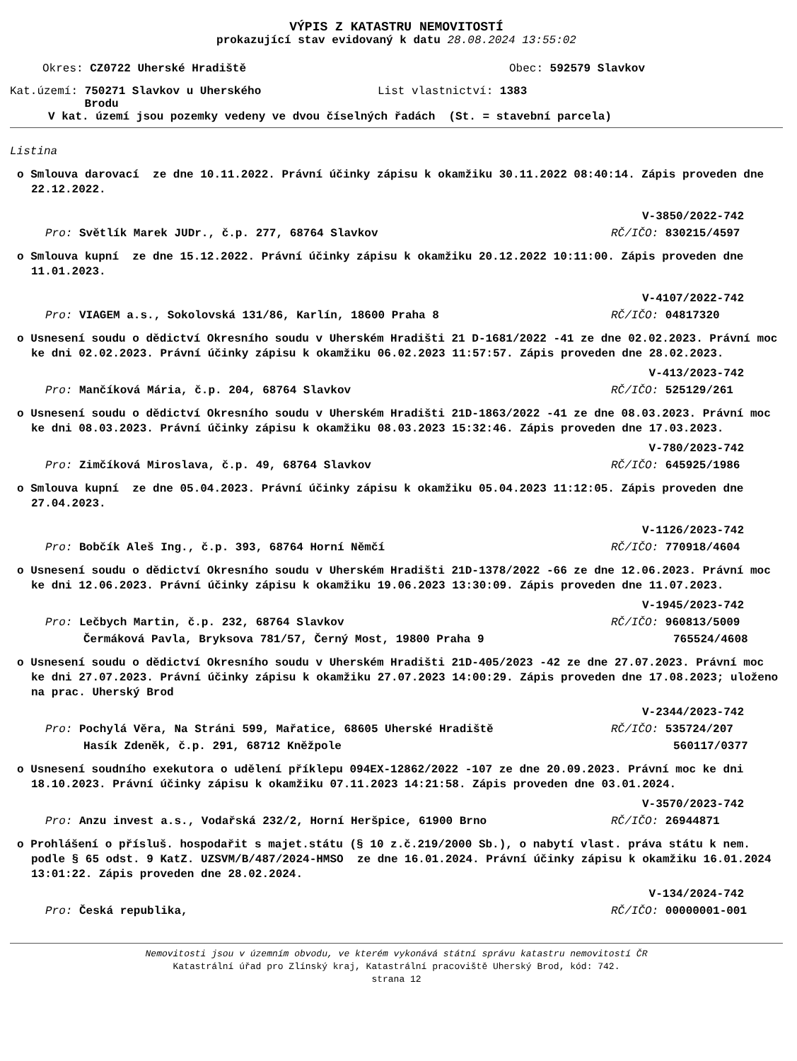VÝPIS Z KATASTRU NEMOVITOSTÍ
prokazující stav evidovaný k datu 28.08.2024 13:55:02
Okres: CZ0722 Uherské Hradiště Obec: 592579 Slavkov
Kat.území: 750271 Slavkov u Uherského
Brodu
List vlastnictví: 1383
V kat. území jsou pozemky vedeny ve dvou číselných řadách (St. = stavební parcela)
Listina
o Smlouva darovací ze dne 10.11.2022. Právní účinky zápisu k okamžiku 30.11.2022 08:40:14. Zápis proveden dne 22.12.2022.
V-3850/2022-742
Pro: Světlík Marek JUDr., č.p. 277, 68764 Slavkov RČ/IČO: 830215/4597
o Smlouva kupní ze dne 15.12.2022. Právní účinky zápisu k okamžiku 20.12.2022 10:11:00. Zápis proveden dne 11.01.2023.
V-4107/2022-742
Pro: VIAGEM a.s., Sokolovská 131/86, Karlín, 18600 Praha 8 RČ/IČO: 04817320
o Usnesení soudu o dědictví Okresního soudu v Uherském Hradišti 21 D-1681/2022 -41 ze dne 02.02.2023. Právní moc ke dni 02.02.2023. Právní účinky zápisu k okamžiku 06.02.2023 11:57:57. Zápis proveden dne 28.02.2023.
V-413/2023-742
Pro: Mančíková Mária, č.p. 204, 68764 Slavkov RČ/IČO: 525129/261
o Usnesení soudu o dědictví Okresního soudu v Uherském Hradišti 21D-1863/2022 -41 ze dne 08.03.2023. Právní moc ke dni 08.03.2023. Právní účinky zápisu k okamžiku 08.03.2023 15:32:46. Zápis proveden dne 17.03.2023.
V-780/2023-742
Pro: Zimčíková Miroslava, č.p. 49, 68764 Slavkov RČ/IČO: 645925/1986
o Smlouva kupní ze dne 05.04.2023. Právní účinky zápisu k okamžiku 05.04.2023 11:12:05. Zápis proveden dne 27.04.2023.
V-1126/2023-742
Pro: Bobčík Aleš Ing., č.p. 393, 68764 Horní Němčí RČ/IČO: 770918/4604
o Usnesení soudu o dědictví Okresního soudu v Uherském Hradišti 21D-1378/2022 -66 ze dne 12.06.2023. Právní moc ke dni 12.06.2023. Právní účinky zápisu k okamžiku 19.06.2023 13:30:09. Zápis proveden dne 11.07.2023.
V-1945/2023-742
Pro: Lečbych Martin, č.p. 232, 68764 Slavkov RČ/IČO: 960813/5009
Čermáková Pavla, Bryksova 781/57, Černý Most, 19800 Praha 9 765524/4608
o Usnesení soudu o dědictví Okresního soudu v Uherském Hradišti 21D-405/2023 -42 ze dne 27.07.2023. Právní moc ke dni 27.07.2023. Právní účinky zápisu k okamžiku 27.07.2023 14:00:29. Zápis proveden dne 17.08.2023; uloženo na prac. Uherský Brod
V-2344/2023-742
Pro: Pochylá Věra, Na Stráni 599, Mařatice, 68605 Uherské Hradiště RČ/IČO: 535724/207
Hasík Zdeněk, č.p. 291, 68712 Kněžpole 560117/0377
o Usnesení soudního exekutora o udělení příklepu 094EX-12862/2022 -107 ze dne 20.09.2023. Právní moc ke dni 18.10.2023. Právní účinky zápisu k okamžiku 07.11.2023 14:21:58. Zápis proveden dne 03.01.2024.
V-3570/2023-742
Pro: Anzu invest a.s., Vodařská 232/2, Horní Heršpice, 61900 Brno RČ/IČO: 26944871
o Prohlášení o přísluš. hospodařit s majet.státu (§ 10 z.č.219/2000 Sb.), o nabytí vlast. práva státu k nem. podle § 65 odst. 9 KatZ. UZSVM/B/487/2024-HMSO ze dne 16.01.2024. Právní účinky zápisu k okamžiku 16.01.2024 13:01:22. Zápis proveden dne 28.02.2024.
V-134/2024-742
Pro: Česká republika, RČ/IČO: 00000001-001
Nemovitosti jsou v územním obvodu, ve kterém vykonává státní správu katastru nemovitostí ČR
Katastrální úřad pro Zlínský kraj, Katastrální pracoviště Uherský Brod, kód: 742.
strana 12